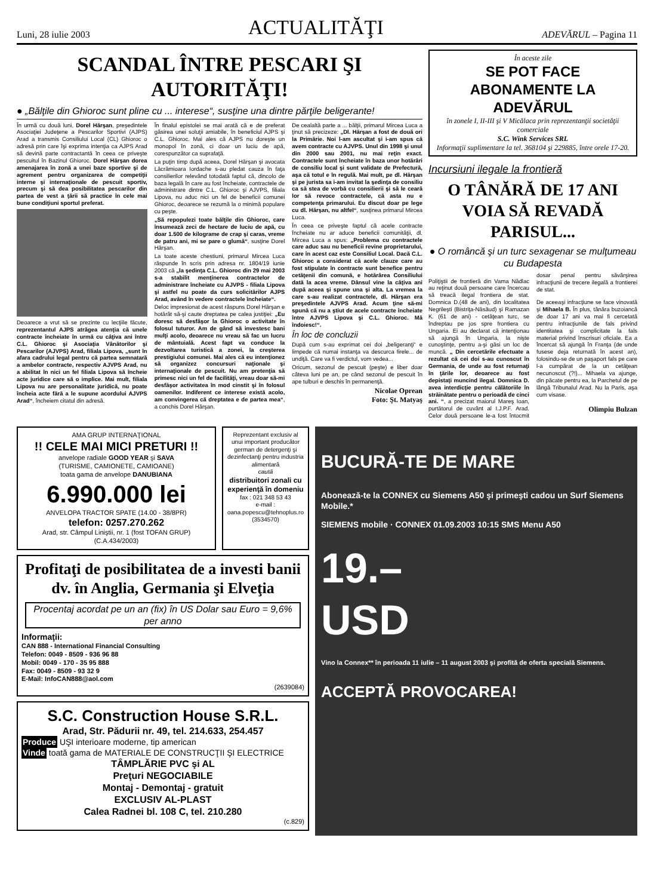Luni, 28 iulie 2003 ACTUALITĂŢI ADEVĂRUL – Pagina 11
SCANDAL ÎNTRE PESCARI ŞI AUTORITĂŢI!
● „Bălţile din Ghioroc sunt pline cu ... interese“, susţine una dintre părţile beligerante!
În urmă cu două luni, Dorel Hărşan, preşedintele Asociaţiei Judeţene a Pescarilor Sportivi (AJPS) Arad a transmis Consiliului Local (CL) Ghioroc o adresă prin care îşi exprima intenţia ca AJPS Arad să devină parte contractantă în ceea ce priveşte pescuitul în Bazinul Ghioroc. Dorel Hărşan dorea amenajarea în zonă a unei baze sportive şi de agrement pentru organizarea de competiţii interne şi internaţionale de pescuit sportiv, precum şi să dea posibilitatea pescarilor din partea de vest a ţării să practice în cele mai bune condiţiuni sportul preferat.
Deoarece a vrut să se prezinte cu lecţiile făcute, reprezentantul AJPS atrăgea atenţia că unele contracte încheiate în urmă cu câţiva ani între C.L. Ghioroc şi Asociaţia Vânătorilor şi Pescarilor (AJVPS) Arad, filiala Lipova, „sunt în afara cadrului legal pentru că partea semnatară a ambelor contracte, respectiv AJVPS Arad, nu a abilitat în nici un fel filiala Lipova să încheie acte juridice care să o implice. Mai mult, filiala Lipova nu are personalitate juridică, nu poate încheia acte fără a le supune acordului AJVPS Arad“, încheiem citatul din adresă.
În finalul epistolei se mai arată că e de preferat găsirea unei soluţii amiabile, în beneficiul AJPS şi C.L. Ghioroc. Mai ales că AJPS nu doreşte un monopol în zonă, ci doar un luciu de apă, corespunzător ca suprafaţă.
La puţin timp după aceea, Dorel Hărşan şi avocata Lăcrămioara Iordache s-au pledat cauza în faţa consilierilor relevând totodată faptul că, dincolo de baza legală în care au fost încheiate, contractele de administrare dintre C.L. Ghioroc şi AJVPS, filiala Lipova, nu aduc nici un fel de beneficii comunei Ghioroc, deoarece se rezumă la o minimă populare cu peşte.
„Să repopulezi toate bălţile din Ghioroc, care însumează zeci de hectare de luciu de apă, cu doar 1.500 de kilograme de crap şi caras, vreme de patru ani, mi se pare o glumă“, susţine Dorel Hărşan.
La toate aceste chestiuni, primarul Mircea Luca răspunde în scris prin adresa nr. 1804/19 iunie 2003 că „la şedinţa C.L. Ghioroc din 29 mai 2003 s-a stabilit menţinerea contractelor de administrare încheiate cu AJVPS - filiala Lipova şi astfel nu poate da curs solicitărilor AJPS Arad, având în vedere contractele încheiate“.
Deloc impresionat de acest răspuns Dorel Hărşan e hotărât să-şi caute dreptatea pe calea justiţiei: „Eu doresc să desfăşor la Ghioroc o activitate în folosul tuturor. Am de gând să investesc bani mulţi acolo, deoarece nu vreau să fac un lucru de mântuială. Acest fapt va conduce la dezvoltarea turistică a zonei, la creşterea prestigiului comunei. Mai ales că eu intenţionez să organizez concursuri naţionale şi internaţionale de pescuit. Nu am pretenţia să primesc nici un fel de facilităţi, vreau doar să-mi desfăşor activitatea în mod cinstit şi în folosul oamenilor. Indiferent ce interese există acolo, am convingerea că dreptatea e de partea mea“, a conchis Dorel Hărşan.
De cealaltă parte a ... bălţii, primarul Mircea Luca a ţinut să precizeze: „Dl. Hărşan a fost de două ori la Primărie. Noi l-am ascultat şi i-am spus că avem contracte cu AJVPS. Unul din 1998 şi unul din 2000 sau 2001, nu mai reţin exact. Contractele sunt încheiate în baza unor hotărâri de consiliu local şi sunt validate de Prefectură, aşa că totul e în regulă. Mai mult, pe dl. Hărşan şi pe jurista sa i-am invitat la şedinţa de consiliu ca să stea de vorbă cu consilierii şi să le ceară lor să revoce contractele, că asta nu e competenţa primarului. Eu discut doar pe lege cu dl. Hărşan, nu altfel“, susţinea primarul Mircea Luca.
În ceea ce priveşte faptul că acele contracte încheiate nu ar aduce beneficii comunităţii, dl. Mircea Luca a spus: „Problema cu contractele care aduc sau nu beneficii revine proprietarului, care în acest caz este Consiliul Local. Dacă C.L. Ghioroc a considerat că acele clauze care au fost stipulate în contracte sunt benefice pentru cetăţenii din comună, e hotărârea Consiliului dată la acea vreme. Dânsul vine la câţiva ani după aceea şi spune una şi alta. La vremea la care s-au realizat contractele, dl. Hărşan era preşedintele AJVPS Arad. Acum ţine să-mi spună că nu a ştiut de acele contracte încheiate între AJVPS Lipova şi C.L. Ghioroc. Mă îndoiesc!“.
În loc de concluzii
După cum s-au exprimat cei doi „beligeranţi“ e limpede că numai instanţa va descurca firele... de undiţă. Care va fi verdictul, vom vedea...
Oricum, sezonul de pescuit (peşte) e liber doar câteva luni pe an, pe când sezonul de pescuit în ape tulburi e deschis în permanenţă.
Nicolae Oprean
Foto: Şt. Matyaş
În aceste zile
SE POT FACE ABONAMENTE LA ADEVĂRUL
în zonele I, II-III şi V Micălaca prin reprezentanţii societăţii comerciale
S.C. Wink Services SRL
Informaţii suplimentare la tel. 368104 şi 229885, între orele 17-20.
Incursiuni ilegale la frontieră
O TÂNĂRĂ DE 17 ANI VOIA SĂ REVADĂ PARISUL...
● O româncă şi un turc sexagenar se mulţumeau cu Budapesta
Poliţiştii de frontieră din Vama Nădlac au reţinut două persoane care încercau să treacă ilegal frontiera de stat. Domnica D.(48 de ani), din localitatea Negrileşti (Bistriţa-Năsăud) şi Ramazan K. (61 de ani) - cetăţean turc, se îndreptau pe jos spre frontiera cu Ungaria. Ei au declarat că intenţionau să ajungă în Ungaria, la nişte cunoştinţe, pentru a-şi găsi un loc de muncă. „ Din cercetările efectuate a rezultat că cei doi s-au cunoscut în Germania, de unde au fost returnaţi în ţările lor, deoarece au fost depistaţi muncind ilegal. Domnica D. avea interdicţie pentru călătoriile în străinătate pentru o perioadă de cinci ani. “, a precizat maiorul Mareş Ioan, purtătorul de cuvânt al I.J.P.F. Arad. Celor două persoane le-a fost întocmit dosar penal pentru săvârşirea infracţiunii de trecere ilegală a frontierei de stat.
De aceeaşi infracţiune se face vinovată şi Mihaela B. În plus, tânăra buzoiancă de doar 17 ani va mai fi cercetată pentru infracţiunile de fals privind identitatea şi complicitate la fals material privind înscrisuri oficiale. Ea a încercat să ajungă în Franţa (de unde fusese deja returnată în acest an), folosindu-se de un paşaport fals pe care l-a cumpărat de la un cetăţean necunoscut (?!)... Mihaela va ajunge, din păcate pentru ea, la Parchetul de pe lângă Tribunalul Arad. Nu la Paris, aşa cum visase.
Olimpiu Bulzan
AMA GRUP INTERNAŢIONAL
!! CELE MAI MICI PRETURI !!
anvelope radiale GOOD YEAR şi SAVA
(TURISME, CAMIONETE, CAMIOANE)
toata gama de anvelope DANUBIANA
6.990.000 lei
ANVELOPA TRACTOR SPATE (14.00 - 38/8PR)
telefon: 0257.270.262
Arad, str. Câmpul Liniştii, nr. 1 (fost TOFAN GRUP)
(C.A.434/2003)
Reprezentant exclusiv al unui important producător german de detergenţi şi dezinfectanţi pentru industria alimentară
caută
distribuitori zonali cu experienţă în domeniu
fax : 021 348 53 43
e-mail : oana.popescu@tehnoplus.ro
(3534570)
Profitaţi de posibilitatea de a investi banii dv. în Anglia, Germania şi Elveţia
Procentaj acordat pe un an (fix) în US Dolar sau Euro = 9,6% per anno
Informaţii:
CAN 888 - International Financial Consulting
Telefon: 0049 - 8509 - 936 96 88
Mobil: 0049 - 170 - 35 95 888
Fax: 0049 - 8509 - 93 32 9
E-Mail: InfoCAN888@aol.com
(2639084)
S.C. Construction House S.R.L.
Arad, Str. Pădurii nr. 49, tel. 214.633, 254.457
Produce UŞI interioare moderne, tip american
Vinde toată gama de MATERIALE DE CONSTRUCŢII ŞI ELECTRICE
TÂMPLĂRIE PVC şi AL
Preţuri NEGOCIABILE
Montaj - Demontaj - gratuit
EXCLUSIV AL-PLAST
Calea Radnei bl. 108 C, tel. 210.280
(c.829)
BUCURĂ-TE DE MARE
Abonează-te la CONNEX cu Siemens A50 şi primeşti cadou un Surf Siemens Mobile.*
SIEMENS mobile · CONNEX 01.09.2003 10:15 SMS Menu A50
19.–
USD
Vino la Connex** în perioada 11 iulie – 11 august 2003 şi profită de oferta specială Siemens.
ACCEPTĂ PROVOCAREA!